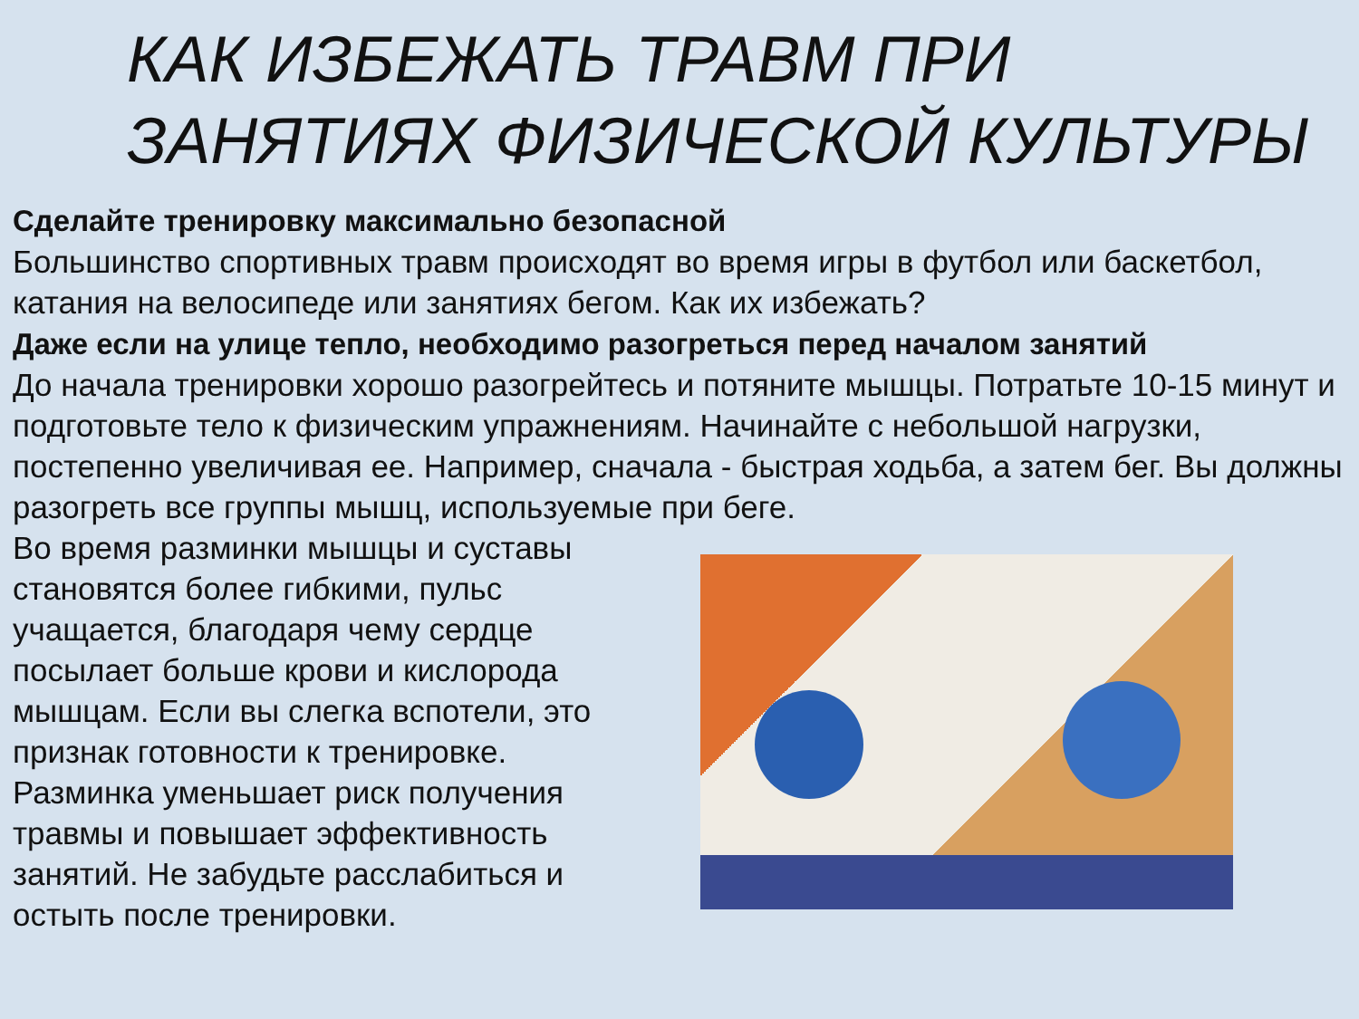КАК ИЗБЕЖАТЬ ТРАВМ ПРИ ЗАНЯТИЯХ ФИЗИЧЕСКОЙ КУЛЬТУРЫ
Сделайте тренировку максимально безопасной
Большинство спортивных травм происходят во время игры в футбол или баскетбол, катания на велосипеде или занятиях бегом. Как их избежать?
Даже если на улице тепло, необходимо разогреться перед началом занятий
До начала тренировки хорошо разогрейтесь и потяните мышцы. Потратьте 10-15 минут и подготовьте тело к физическим упражнениям. Начинайте с небольшой нагрузки, постепенно увеличивая ее. Например, сначала - быстрая ходьба, а затем бег. Вы должны разогреть все группы мышц, используемые при беге.
Во время разминки мышцы и суставы становятся более гибкими, пульс учащается, благодаря чему сердце посылает больше крови и кислорода мышцам. Если вы слегка вспотели, это признак готовности к тренировке. Разминка уменьшает риск получения травмы и повышает эффективность занятий. Не забудьте расслабиться и остыть после тренировки.